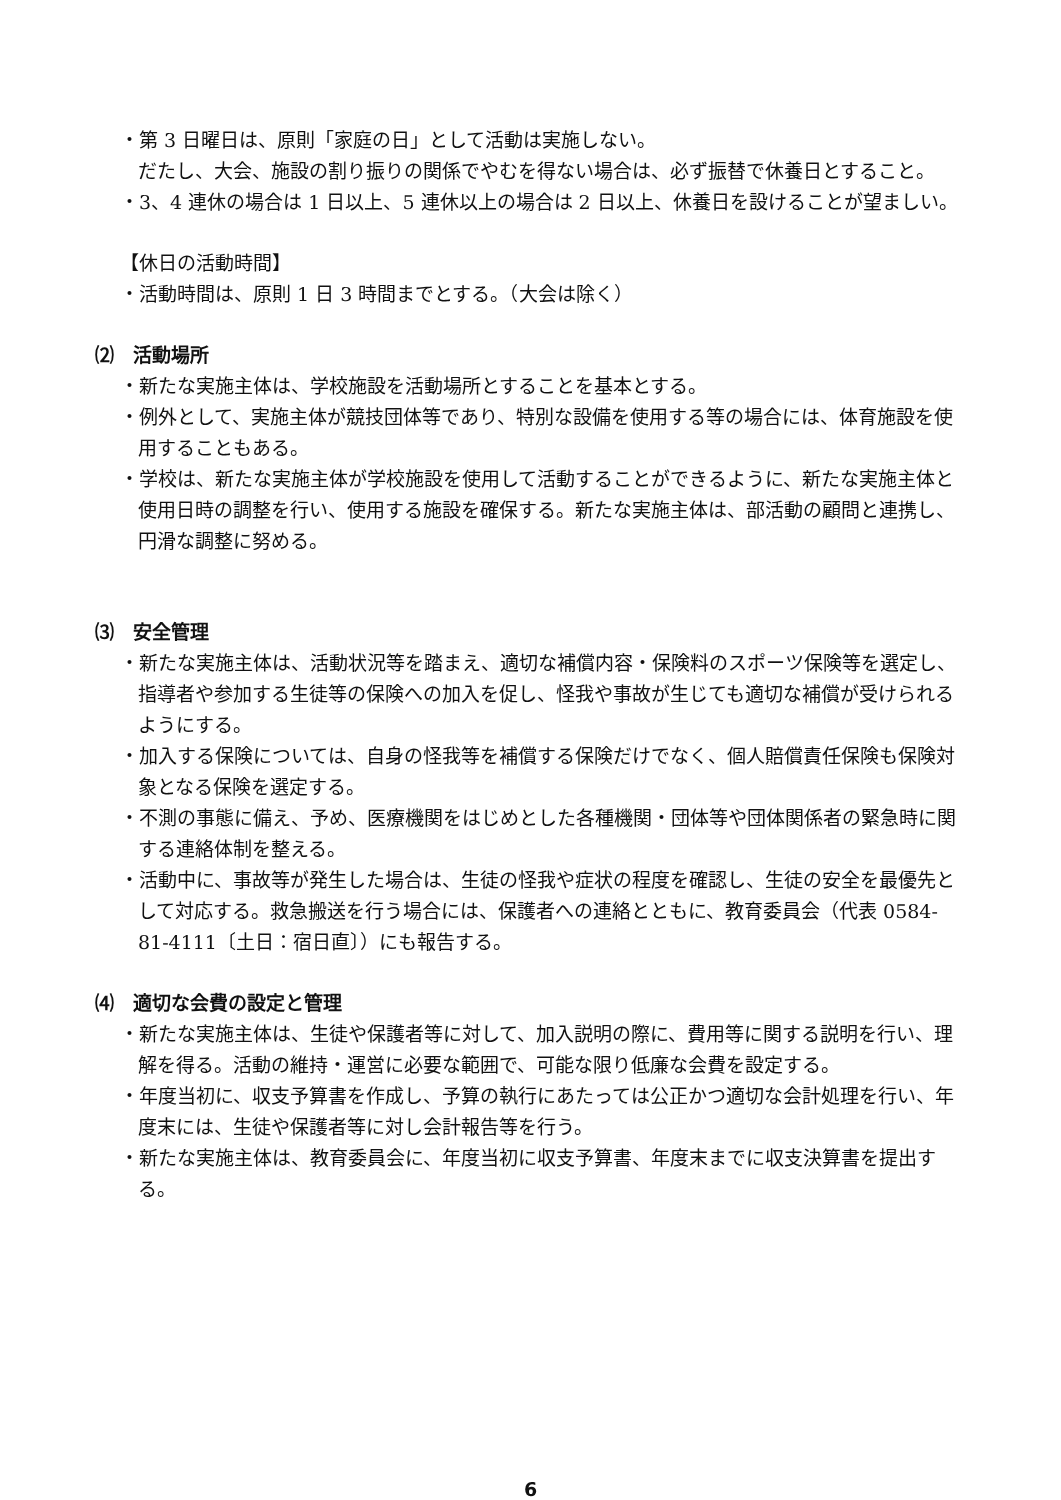・第 3 日曜日は、原則「家庭の日」として活動は実施しない。
だたし、大会、施設の割り振りの関係でやむを得ない場合は、必ず振替で休養日とすること。
・3、4 連休の場合は 1 日以上、5 連休以上の場合は 2 日以上、休養日を設けることが望ましい。
【休日の活動時間】
・活動時間は、原則 1 日 3 時間までとする。（大会は除く）
⑵　活動場所
・新たな実施主体は、学校施設を活動場所とすることを基本とする。
・例外として、実施主体が競技団体等であり、特別な設備を使用する等の場合には、体育施設を使用することもある。
・学校は、新たな実施主体が学校施設を使用して活動することができるように、新たな実施主体と使用日時の調整を行い、使用する施設を確保する。新たな実施主体は、部活動の顧問と連携し、円滑な調整に努める。
⑶　安全管理
・新たな実施主体は、活動状況等を踏まえ、適切な補償内容・保険料のスポーツ保険等を選定し、指導者や参加する生徒等の保険への加入を促し、怪我や事故が生じても適切な補償が受けられるようにする。
・加入する保険については、自身の怪我等を補償する保険だけでなく、個人賠償責任保険も保険対象となる保険を選定する。
・不測の事態に備え、予め、医療機関をはじめとした各種機関・団体等や団体関係者の緊急時に関する連絡体制を整える。
・活動中に、事故等が発生した場合は、生徒の怪我や症状の程度を確認し、生徒の安全を最優先として対応する。救急搬送を行う場合には、保護者への連絡とともに、教育委員会（代表 0584-81-4111〔土日：宿日直〕）にも報告する。
⑷　適切な会費の設定と管理
・新たな実施主体は、生徒や保護者等に対して、加入説明の際に、費用等に関する説明を行い、理解を得る。活動の維持・運営に必要な範囲で、可能な限り低廉な会費を設定する。
・年度当初に、収支予算書を作成し、予算の執行にあたっては公正かつ適切な会計処理を行い、年度末には、生徒や保護者等に対し会計報告等を行う。
・新たな実施主体は、教育委員会に、年度当初に収支予算書、年度末までに収支決算書を提出する。
6